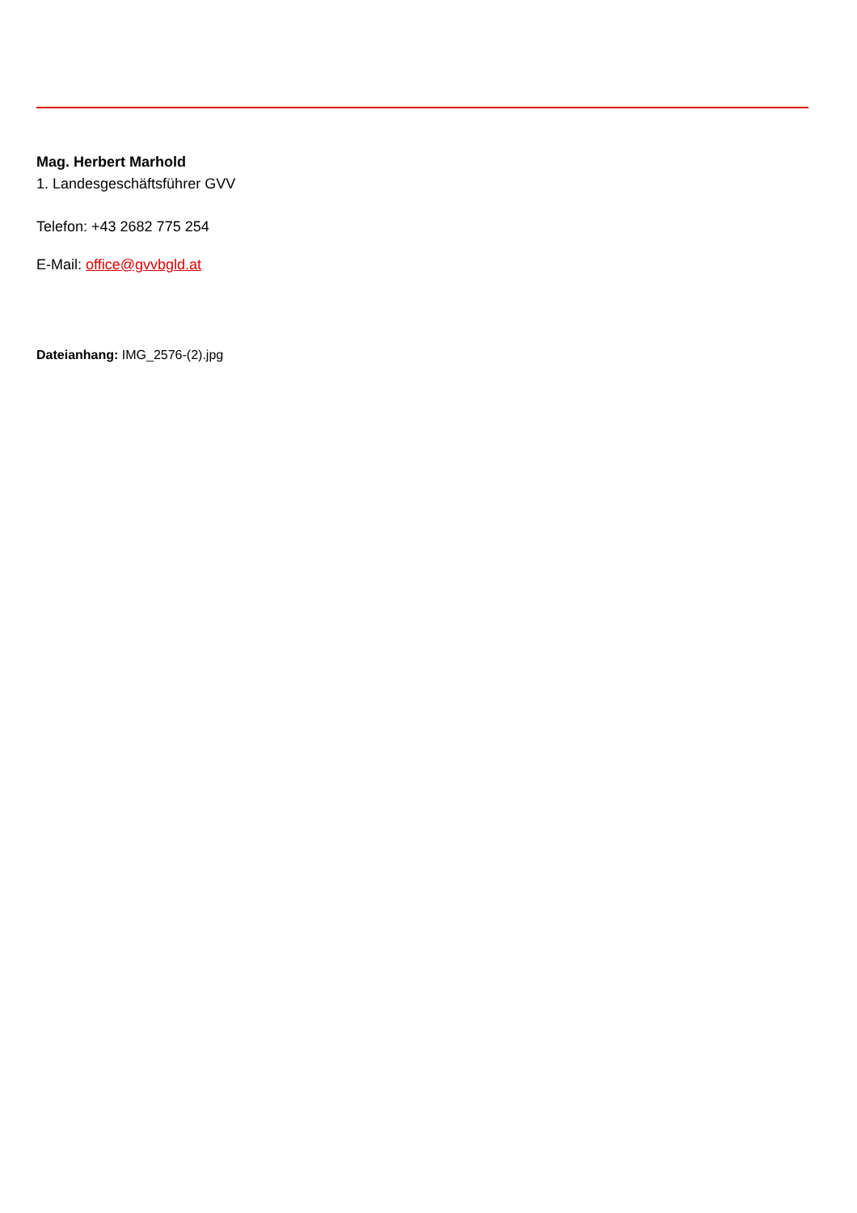Mag. Herbert Marhold
1. Landesgeschäftsführer GVV
Telefon: +43 2682 775 254
E-Mail: office@gvvbgld.at
Dateianhang: IMG_2576-(2).jpg